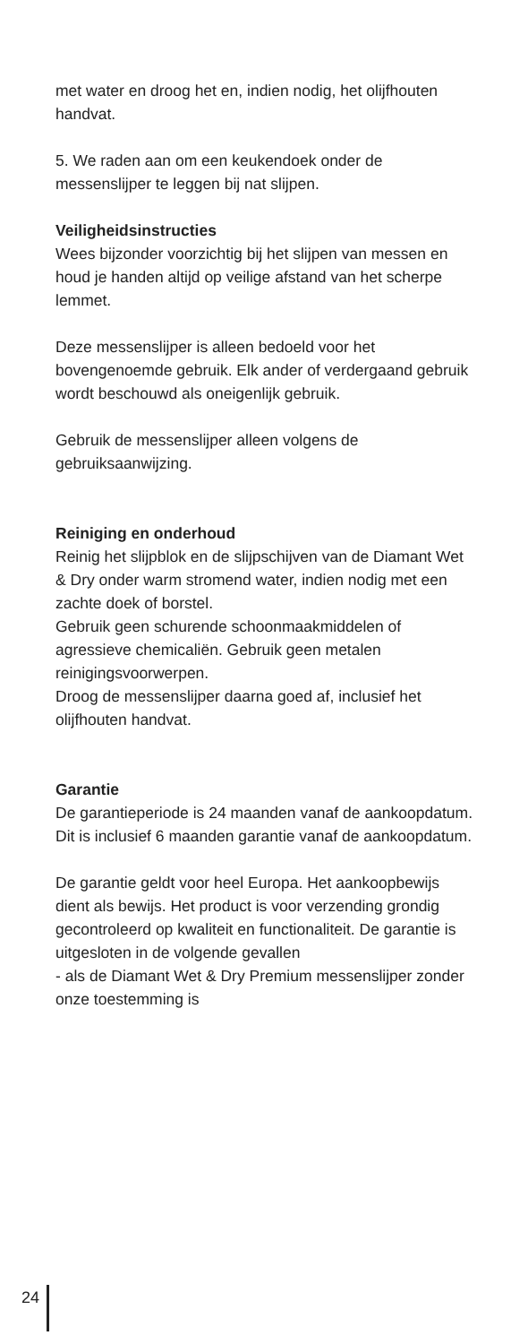met water en droog het en, indien nodig, het olijfhouten handvat.
5. We raden aan om een keukendoek onder de messenslijper te leggen bij nat slijpen.
Veiligheidsinstructies
Wees bijzonder voorzichtig bij het slijpen van messen en houd je handen altijd op veilige afstand van het scherpe lemmet.
Deze messenslijper is alleen bedoeld voor het bovengenoemde gebruik. Elk ander of verdergaand gebruik wordt beschouwd als oneigenlijk gebruik.
Gebruik de messenslijper alleen volgens de gebruiksaanwijzing.
Reiniging en onderhoud
Reinig het slijpblok en de slijpschijven van de Diamant Wet & Dry onder warm stromend water, indien nodig met een zachte doek of borstel.
Gebruik geen schurende schoonmaakmiddelen of agressieve chemicaliën. Gebruik geen metalen reinigingsvoorwerpen.
Droog de messenslijper daarna goed af, inclusief het olijfhouten handvat.
Garantie
De garantieperiode is 24 maanden vanaf de aankoopdatum. Dit is inclusief 6 maanden garantie vanaf de aankoopdatum.
De garantie geldt voor heel Europa. Het aankoopbewijs dient als bewijs. Het product is voor verzending grondig gecontroleerd op kwaliteit en functionaliteit. De garantie is uitgesloten in de volgende gevallen
- als de Diamant Wet & Dry Premium messenslijper zonder onze toestemming is
24